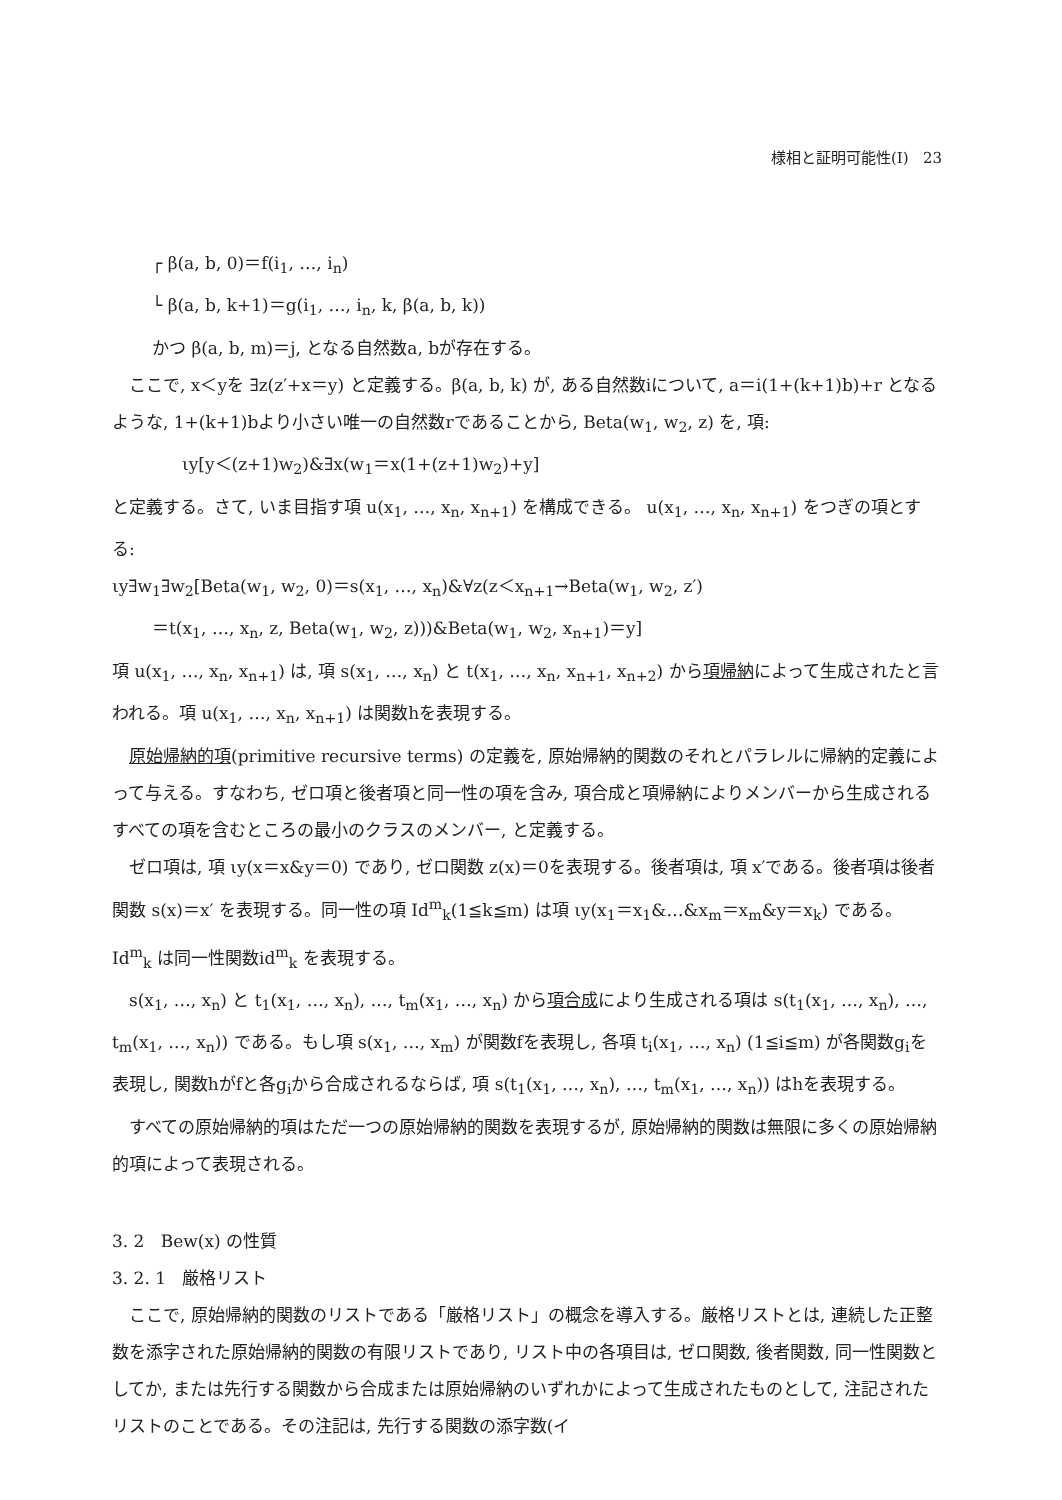様相と証明可能性(Ⅰ) 23
┌ β(a, b, 0)＝f(i<sub>1</sub>, …, i<sub>n</sub>)
└ β(a, b, k+1)＝g(i<sub>1</sub>, …, i<sub>n</sub>, k, β(a, b, k))
かつ β(a, b, m)＝j, となる自然数a, bが存在する。
ここで, x＜yを ∃z(z′+x＝y) と定義する。β(a, b, k) が, ある自然数iについて, a＝i(1+(k+1)b)+r となるような, 1+(k+1)bより小さい唯一の自然数rであることから, Beta(w<sub>1</sub>, w<sub>2</sub>, z) を, 項:
ιy[y＜(z+1)w<sub>2</sub>)&∃x(w<sub>1</sub>＝x(1+(z+1)w<sub>2</sub>)+y]
と定義する。さて, いま目指す項 u(x<sub>1</sub>, …, x<sub>n</sub>, x<sub>n+1</sub>) を構成できる。 u(x<sub>1</sub>, …, x<sub>n</sub>, x<sub>n+1</sub>) をつぎの項とする:
ιy∃w<sub>1</sub>∃w<sub>2</sub>[Beta(w<sub>1</sub>, w<sub>2</sub>, 0)＝s(x<sub>1</sub>, …, x<sub>n</sub>)&∀z(z＜x<sub>n+1</sub>→Beta(w<sub>1</sub>, w<sub>2</sub>, z′)
＝t(x<sub>1</sub>, …, x<sub>n</sub>, z, Beta(w<sub>1</sub>, w<sub>2</sub>, z)))&Beta(w<sub>1</sub>, w<sub>2</sub>, x<sub>n+1</sub>)＝y]
項 u(x<sub>1</sub>, …, x<sub>n</sub>, x<sub>n+1</sub>) は, 項 s(x<sub>1</sub>, …, x<sub>n</sub>) と t(x<sub>1</sub>, …, x<sub>n</sub>, x<sub>n+1</sub>, x<sub>n+2</sub>) から項帰納によって生成されたと言われる。項 u(x<sub>1</sub>, …, x<sub>n</sub>, x<sub>n+1</sub>) は関数hを表現する。
原始帰納的項(primitive recursive terms) の定義を, 原始帰納的関数のそれとパラレルに帰納的定義によって与える。すなわち, ゼロ項と後者項と同一性の項を含み, 項合成と項帰納によりメンバーから生成されるすべての項を含むところの最小のクラスのメンバー, と定義する。
ゼロ項は, 項 ιy(x＝x&y＝0) であり, ゼロ関数 z(x)＝0を表現する。後者項は, 項 x′である。後者項は後者関数 s(x)＝x′ を表現する。同一性の項 Id<sup>m</sup><sub>k</sub>(1≦k≦m) は項 ιy(x<sub>1</sub>＝x<sub>1</sub>&…&x<sub>m</sub>＝x<sub>m</sub>&y＝x<sub>k</sub>) である。 Id<sup>m</sup><sub>k</sub> は同一性関数id<sup>m</sup><sub>k</sub> を表現する。
s(x<sub>1</sub>, …, x<sub>n</sub>) と t<sub>1</sub>(x<sub>1</sub>, …, x<sub>n</sub>), …, t<sub>m</sub>(x<sub>1</sub>, …, x<sub>n</sub>) から項合成により生成される項は s(t<sub>1</sub>(x<sub>1</sub>, …, x<sub>n</sub>), …, t<sub>m</sub>(x<sub>1</sub>, …, x<sub>n</sub>)) である。もし項 s(x<sub>1</sub>, …, x<sub>m</sub>) が関数fを表現し, 各項 t<sub>i</sub>(x<sub>1</sub>, …, x<sub>n</sub>) (1≦i≦m) が各関数g<sub>i</sub>を表現し, 関数hがfと各g<sub>i</sub>から合成されるならば, 項 s(t<sub>1</sub>(x<sub>1</sub>, …, x<sub>n</sub>), …, t<sub>m</sub>(x<sub>1</sub>, …, x<sub>n</sub>)) はhを表現する。
すべての原始帰納的項はただ一つの原始帰納的関数を表現するが, 原始帰納的関数は無限に多くの原始帰納的項によって表現される。
3. 2 Bew(x) の性質
3. 2. 1 厳格リスト
ここで, 原始帰納的関数のリストである「厳格リスト」の概念を導入する。厳格リストとは, 連続した正整数を添字された原始帰納的関数の有限リストであり, リスト中の各項目は, ゼロ関数, 後者関数, 同一性関数としてか, または先行する関数から合成または原始帰納のいずれかによって生成されたものとして, 注記されたリストのことである。その注記は, 先行する関数の添字数(イ